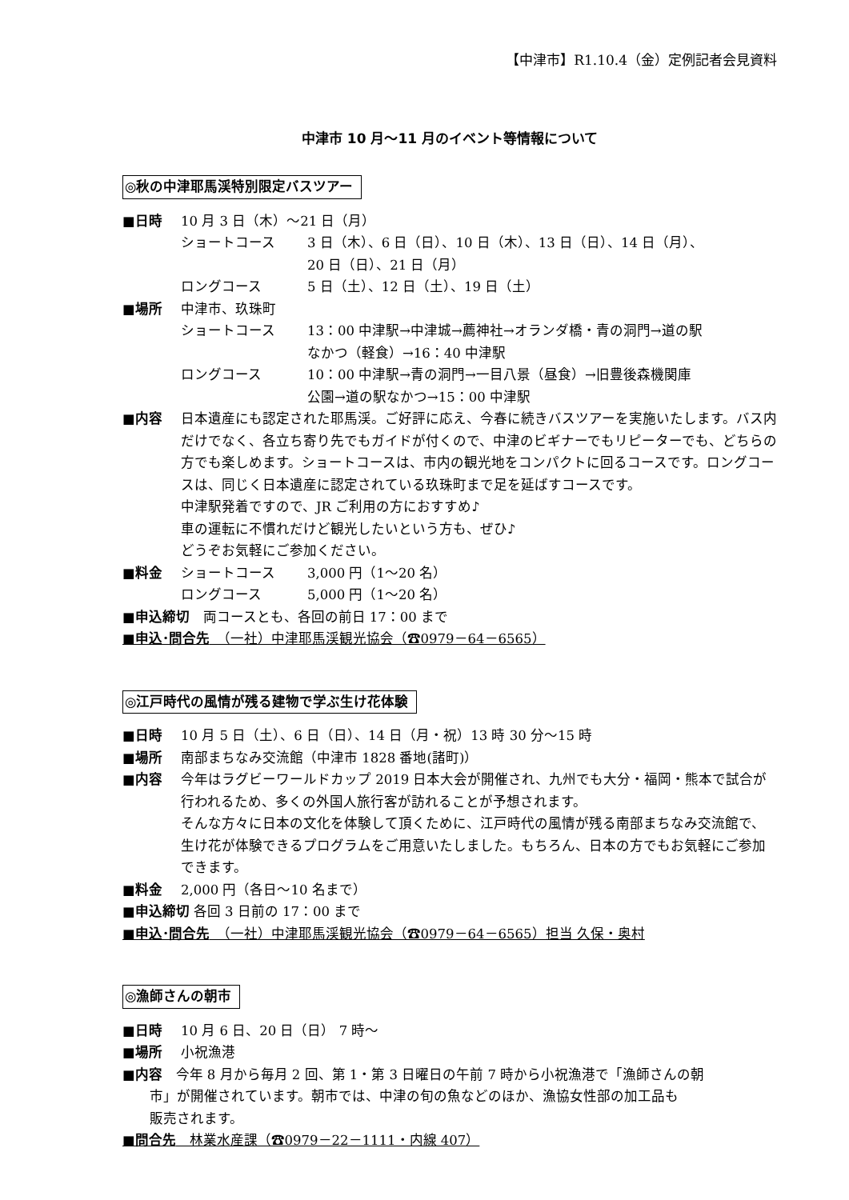【中津市】R1.10.4（金）定例記者会見資料
中津市 10 月～11 月のイベント等情報について
◎秋の中津耶馬渓特別限定バスツアー
■日時 10 月 3 日（木）～21 日（月）
ショートコース 3 日（木）、6 日（日）、10 日（木）、13 日（日）、14 日（月）、
20 日（日）、21 日（月）
ロングコース 5 日（土）、12 日（土）、19 日（土）
■場所 中津市、玖珠町
ショートコース 13：00 中津駅→中津城→薦神社→オランダ橋・青の洞門→道の駅
なかつ（軽食）→16：40 中津駅
ロングコース 10：00 中津駅→青の洞門→一目八景（昼食）→旧豊後森機関庫
公園→道の駅なかつ→15：00 中津駅
■内容 日本遺産にも認定された耶馬渓。ご好評に応え、今春に続きバスツアーを実施いたします。バス内だけでなく、各立ち寄り先でもガイドが付くので、中津のビギナーでもリピーターでも、どちらの方でも楽しめます。ショートコースは、市内の観光地をコンパクトに回るコースです。ロングコースは、同じく日本遺産に認定されている玖珠町まで足を延ばすコースです。
中津駅発着ですので、JR ご利用の方におすすめ♪
車の運転に不慣れだけど観光したいという方も、ぜひ♪
どうぞお気軽にご参加ください。
■料金 ショートコース 3,000 円（1～20 名）
ロングコース 5,000 円（1～20 名）
■申込締切　両コースとも、各回の前日 17：00 まで
■申込･問合先　（一社）中津耶馬渓観光協会（☎0979－64－6565）
◎江戸時代の風情が残る建物で学ぶ生け花体験
■日時 10 月 5 日（土）、6 日（日）、14 日（月・祝）13 時 30 分～15 時
■場所 南部まちなみ交流館（中津市 1828 番地(諸町)）
■内容 今年はラグビーワールドカップ 2019 日本大会が開催され、九州でも大分・福岡・熊本で試合が行われるため、多くの外国人旅行客が訪れることが予想されます。
そんな方々に日本の文化を体験して頂くために、江戸時代の風情が残る南部まちなみ交流館で、生け花が体験できるプログラムをご用意いたしました。もちろん、日本の方でもお気軽にご参加できます。
■料金 2,000 円（各日～10 名まで）
■申込締切 各回 3 日前の 17：00 まで
■申込･問合先　（一社）中津耶馬渓観光協会（☎0979－64－6565）担当 久保・奥村
◎漁師さんの朝市
■日時 10 月 6 日、20 日（日） 7 時～
■場所 小祝漁港
■内容　今年 8 月から毎月 2 回、第 1・第 3 日曜日の午前 7 時から小祝漁港で「漁師さんの朝
　　市」が開催されています。朝市では、中津の旬の魚などのほか、漁協女性部の加工品も
　　販売されます。
■問合先　林業水産課（☎0979－22－1111・内線 407）